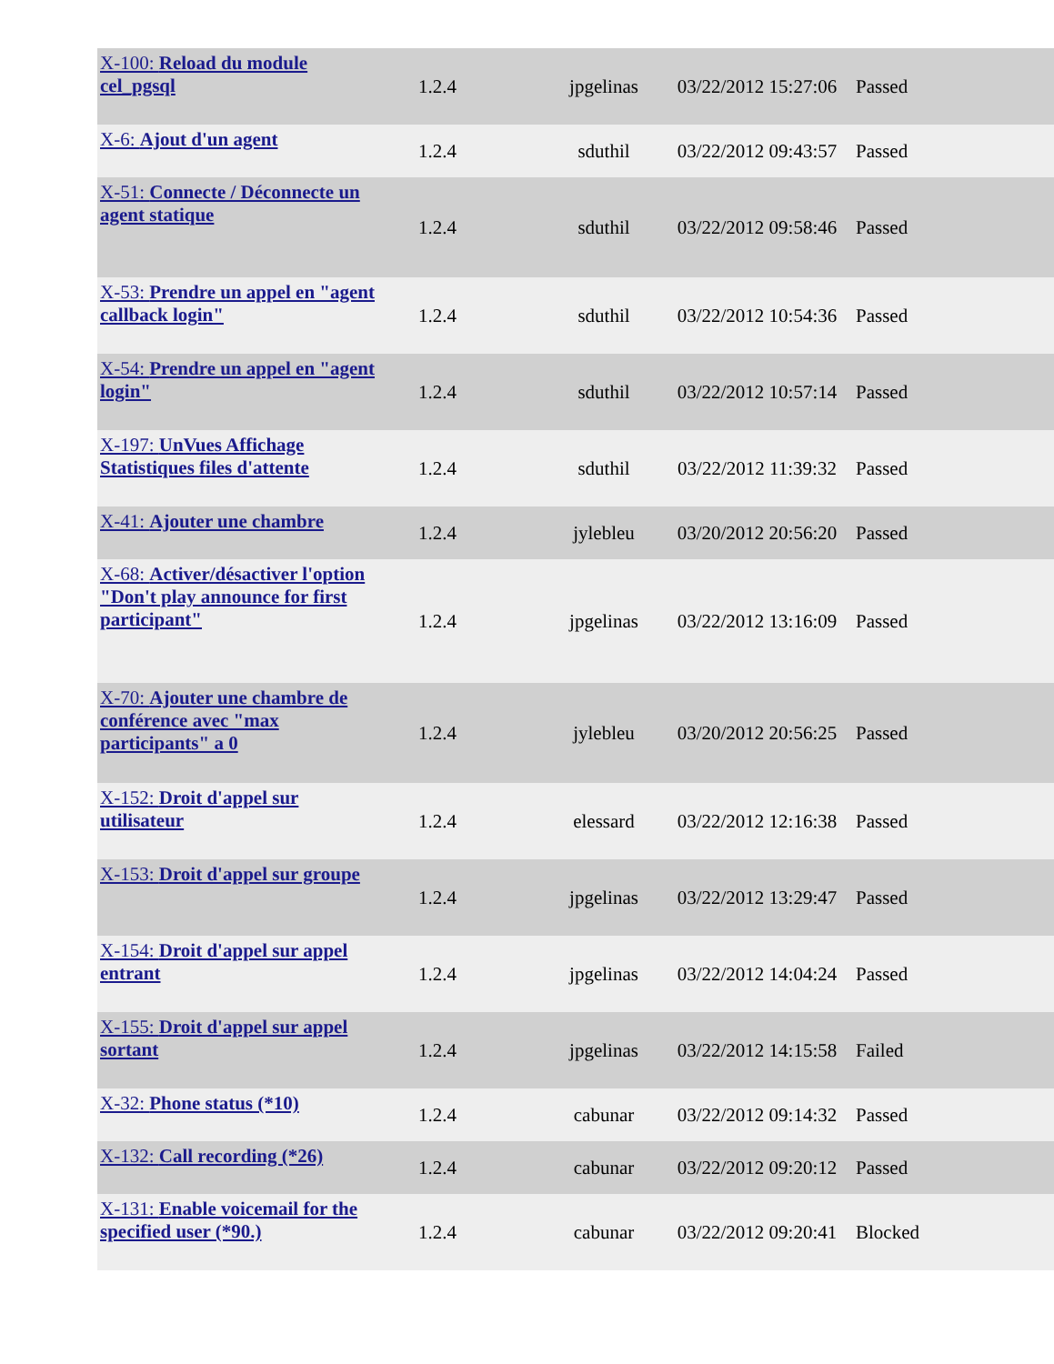| X-100: Reload du module cel_pgsql | 1.2.4 | jpgelinas | 03/22/2012 15:27:06 | Passed |
| X-6: Ajout d'un agent | 1.2.4 | sduthil | 03/22/2012 09:43:57 | Passed |
| X-51: Connecte / Déconnecte un agent statique | 1.2.4 | sduthil | 03/22/2012 09:58:46 | Passed |
| X-53: Prendre un appel en "agent callback login" | 1.2.4 | sduthil | 03/22/2012 10:54:36 | Passed |
| X-54: Prendre un appel en "agent login" | 1.2.4 | sduthil | 03/22/2012 10:57:14 | Passed |
| X-197: UnVues Affichage Statistiques files d'attente | 1.2.4 | sduthil | 03/22/2012 11:39:32 | Passed |
| X-41: Ajouter une chambre | 1.2.4 | jylebleu | 03/20/2012 20:56:20 | Passed |
| X-68: Activer/désactiver l'option "Don't play announce for first participant" | 1.2.4 | jpgelinas | 03/22/2012 13:16:09 | Passed |
| X-70: Ajouter une chambre de conférence avec "max participants" a 0 | 1.2.4 | jylebleu | 03/20/2012 20:56:25 | Passed |
| X-152: Droit d'appel sur utilisateur | 1.2.4 | elessard | 03/22/2012 12:16:38 | Passed |
| X-153: Droit d'appel sur groupe | 1.2.4 | jpgelinas | 03/22/2012 13:29:47 | Passed |
| X-154: Droit d'appel sur appel entrant | 1.2.4 | jpgelinas | 03/22/2012 14:04:24 | Passed |
| X-155: Droit d'appel sur appel sortant | 1.2.4 | jpgelinas | 03/22/2012 14:15:58 | Failed |
| X-32: Phone status (*10) | 1.2.4 | cabunar | 03/22/2012 09:14:32 | Passed |
| X-132: Call recording (*26) | 1.2.4 | cabunar | 03/22/2012 09:20:12 | Passed |
| X-131: Enable voicemail for the specified user (*90.) | 1.2.4 | cabunar | 03/22/2012 09:20:41 | Blocked |